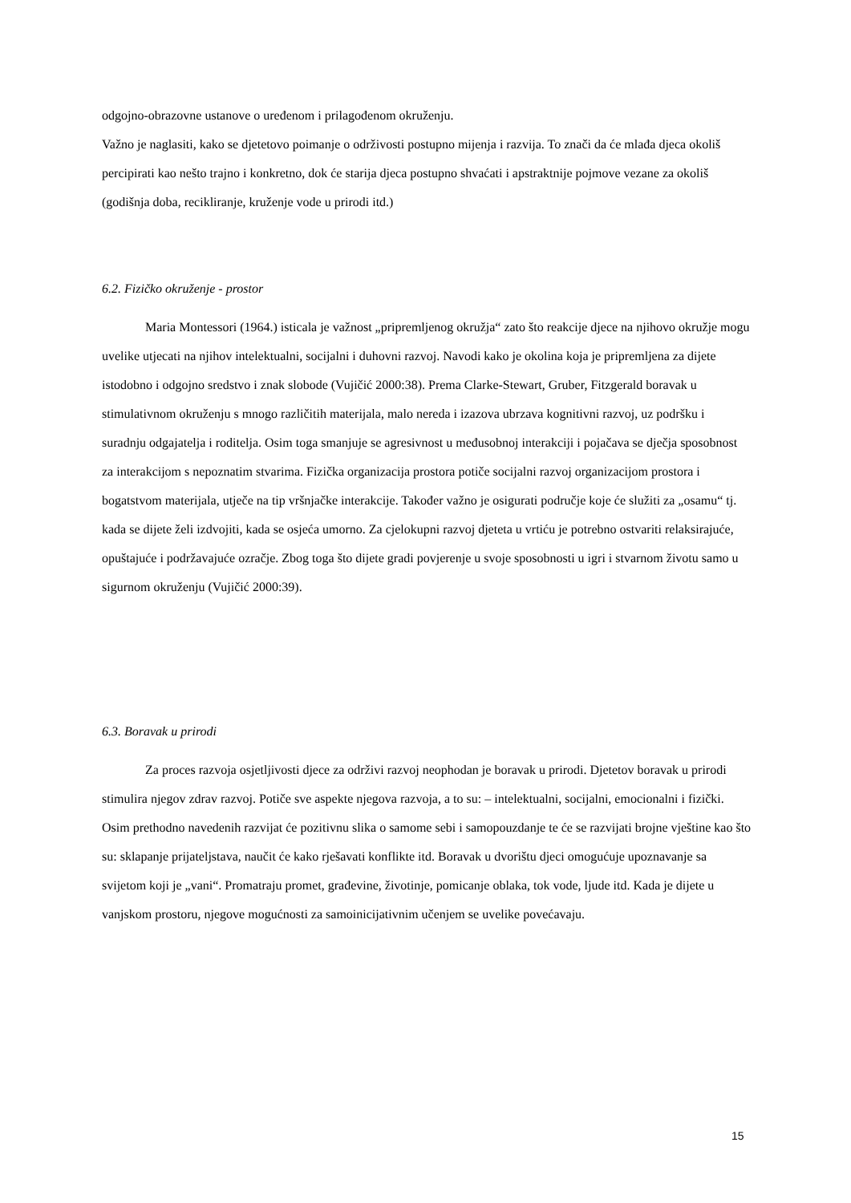odgojno-obrazovne ustanove o uređenom i prilagođenom okruženju.
Važno je naglasiti, kako se djetetovo poimanje o održivosti postupno mijenja i razvija. To znači da će mlađa djeca okoliš percipirati kao nešto trajno i konkretno, dok će starija djeca postupno shvaćati i apstraktnije pojmove vezane za okoliš (godišnja doba, recikliranje, kruženje vode u prirodi itd.)
6.2. Fizičko okruženje - prostor
Maria Montessori (1964.) isticala je važnost „pripremljenog okružja“ zato što reakcije djece na njihovo okružje mogu uvelike utjecati na njihov intelektualni, socijalni i duhovni razvoj. Navodi kako je okolina koja je pripremljena za dijete istodobno i odgojno sredstvo i znak slobode (Vujičić 2000:38). Prema Clarke-Stewart, Gruber, Fitzgerald boravak u stimulativnom okruženju s mnogo različitih materijala, malo nereda i izazova ubrzava kognitivni razvoj, uz podršku i suradnju odgajatelja i roditelja. Osim toga smanjuje se agresivnost u međusobnoj interakciji i pojačava se dječja sposobnost za interakcijom s nepoznatim stvarima. Fizička organizacija prostora potiče socijalni razvoj organizacijom prostora i bogatstvom materijala, utječe na tip vršnjačke interakcije. Također važno je osigurati područje koje će služiti za „osamu“ tj. kada se dijete želi izdvojiti, kada se osjeća umorno. Za cjelokupni razvoj djeteta u vrtiću je potrebno ostvariti relaksirajuće, opuštajuće i podržavajuće ozračje. Zbog toga što dijete gradi povjerenje u svoje sposobnosti u igri i stvarnom životu samo u sigurnom okruženju (Vujičić 2000:39).
6.3. Boravak u prirodi
Za proces razvoja osjetljivosti djece za održivi razvoj neophodan je boravak u prirodi. Djetetov boravak u prirodi stimulira njegov zdrav razvoj. Potiče sve aspekte njegova razvoja, a to su: – intelektualni, socijalni, emocionalni i fizički. Osim prethodno navedenih razvijat će pozitivnu slika o samome sebi i samopouzdanje te će se razvijati brojne vještine kao što su: sklapanje prijateljstava, naučit će kako rješavati konflikte itd. Boravak u dvorištu djeci omogućuje upoznavanje sa svijetom koji je „vani“. Promatraju promet, građevine, životinje, pomicanje oblaka, tok vode, ljude itd. Kada je dijete u vanjskom prostoru, njegove mogućnosti za samoinicijativnim učenjem se uvelike povećavaju.
15